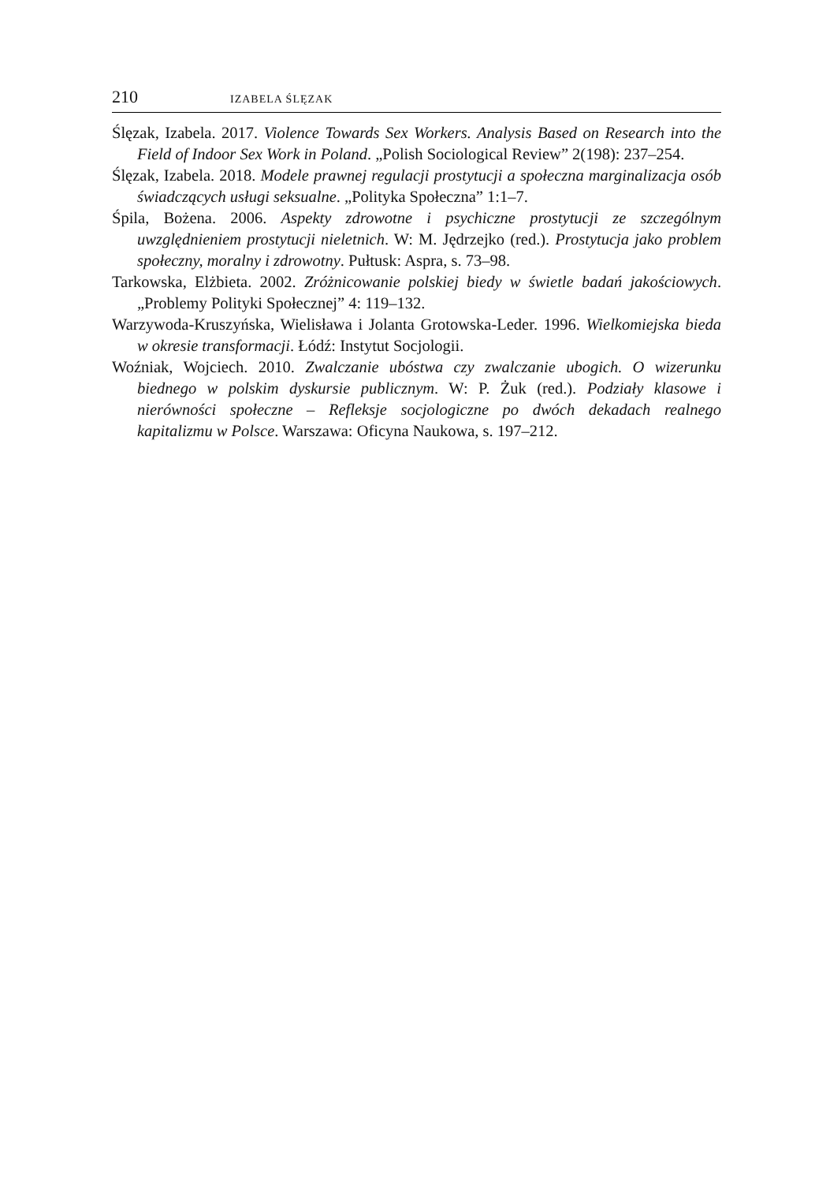210 IZABELA ŚLĘZAK
Ślęzak, Izabela. 2017. Violence Towards Sex Workers. Analysis Based on Research into the Field of Indoor Sex Work in Poland. „Polish Sociological Review” 2(198): 237–254.
Ślęzak, Izabela. 2018. Modele prawnej regulacji prostytucji a społeczna marginalizacja osób świadczących usługi seksualne. „Polityka Społeczna” 1:1–7.
Śpila, Bożena. 2006. Aspekty zdrowotne i psychiczne prostytucji ze szczególnym uwzględnieniem prostytucji nieletnich. W: M. Jędrzejko (red.). Prostytucja jako problem społeczny, moralny i zdrowotny. Pułtusk: Aspra, s. 73–98.
Tarkowska, Elżbieta. 2002. Zróżnicowanie polskiej biedy w świetle badań jakościowych. „Problemy Polityki Społecznej” 4: 119–132.
Warzywoda-Kruszyńska, Wielisława i Jolanta Grotowska-Leder. 1996. Wielkomiejska bieda w okresie transformacji. Łódź: Instytut Socjologii.
Woźniak, Wojciech. 2010. Zwalczanie ubóstwa czy zwalczanie ubogich. O wizerunku biednego w polskim dyskursie publicznym. W: P. Żuk (red.). Podziały klasowe i nierówności społeczne – Refleksje socjologiczne po dwóch dekadach realnego kapitalizmu w Polsce. Warszawa: Oficyna Naukowa, s. 197–212.